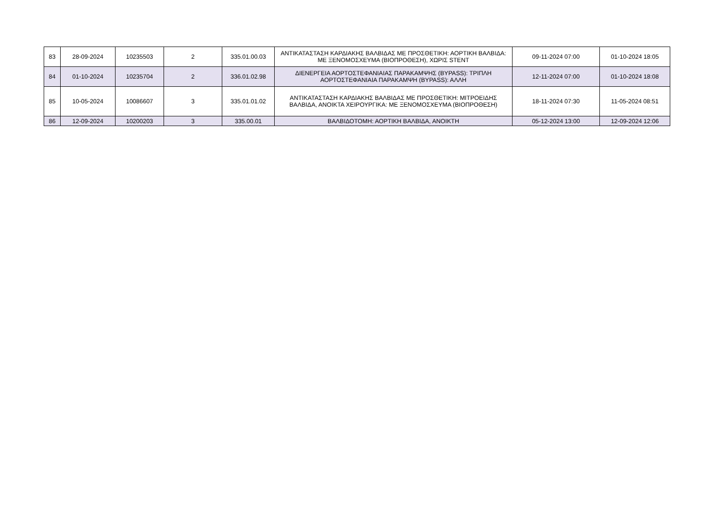| 83 | 28-09-2024 | 10235503 | 2 | 335.01.00.03 | ΑΝΤΙΚΑΤΑΣΤΑΣΗ ΚΑΡΔΙΑΚΗΣ ΒΑΛΒΙΔΑΣ ΜΕ ΠΡΟΣΘΕΤΙΚΗ: ΑΟΡΤΙΚΗ ΒΑΛΒΙΔΑ: ΜΕ ΞΕΝΟΜΟΣΧΕΥΜΑ (ΒΙΟΠΡΟΘΕΣΗ), ΧΩΡΙΣ STENT | 09-11-2024 07:00 | 01-10-2024 18:05 |
| 84 | 01-10-2024 | 10235704 | 2 | 336.01.02.98 | ΔΙΕΝΕΡΓΕΙΑ ΑΟΡΤΟΣΤΕΦΑΝΙΑΙΑΣ ΠΑΡΑΚΑΜΨΗΣ (BYPASS): ΤΡΙΠΛΗ ΑΟΡΤΟΣΤΕΦΑΝΙΑΙΑ ΠΑΡΑΚΑΜΨΗ (BYPASS): ΑΛΛΗ | 12-11-2024 07:00 | 01-10-2024 18:08 |
| 85 | 10-05-2024 | 10086607 | 3 | 335.01.01.02 | ΑΝΤΙΚΑΤΑΣΤΑΣΗ ΚΑΡΔΙΑΚΗΣ ΒΑΛΒΙΔΑΣ ΜΕ ΠΡΟΣΘΕΤΙΚΗ: ΜΙΤΡΟΕΙΔΗΣ ΒΑΛΒΙΔΑ, ΑΝΟΙΚΤΑ ΧΕΙΡΟΥΡΓΙΚΑ: ΜΕ ΞΕΝΟΜΟΣΧΕΥΜΑ (ΒΙΟΠΡΟΘΕΣΗ) | 18-11-2024 07:30 | 11-05-2024 08:51 |
| 86 | 12-09-2024 | 10200203 | 3 | 335.00.01 | ΒΑΛΒΙΔΟΤΟΜΗ: ΑΟΡΤΙΚΗ ΒΑΛΒΙΔΑ, ΑΝΟΙΚΤΗ | 05-12-2024 13:00 | 12-09-2024 12:06 |